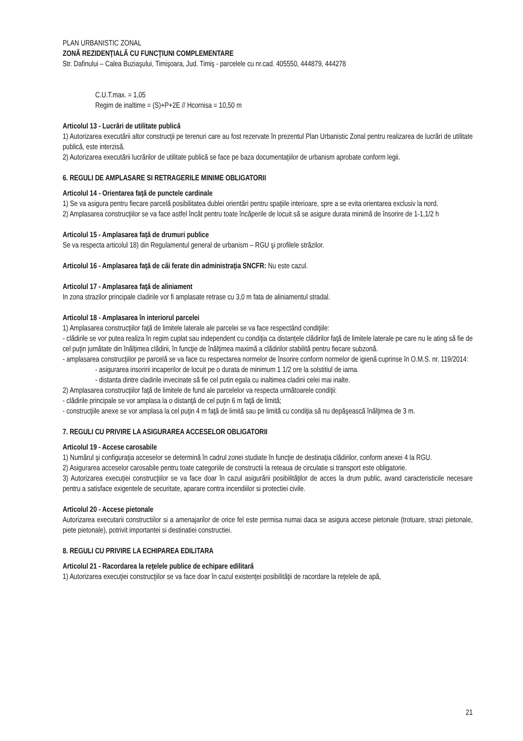PLAN URBANISTIC ZONAL
ZONĂ REZIDENŢIALĂ CU FUNCŢIUNI COMPLEMENTARE
Str. Dafinului – Calea Buziaşului, Timişoara, Jud. Timiş - parcelele cu nr.cad. 405550, 444879, 444278
C.U.T.max. = 1,05
Regim de inaltime = (S)+P+2E // Hcornisa = 10,50 m
Articolul 13 - Lucrări de utilitate publică
1) Autorizarea executării altor construcţii pe terenuri care au fost rezervate în prezentul Plan Urbanistic Zonal pentru realizarea de lucrări de utilitate publică, este interzisă.
2) Autorizarea executării lucrărilor de utilitate publică se face pe baza documentaţiilor de urbanism aprobate conform legii.
6. REGULI DE AMPLASARE SI RETRAGERILE MINIME OBLIGATORII
Articolul 14 - Orientarea faţă de punctele cardinale
1) Se va asigura pentru fiecare parcelă posibilitatea dublei orientări pentru spaţiile interioare, spre a se evita orientarea exclusiv la nord.
2) Amplasarea construcţiilor se va face astfel încât pentru toate încăperile de locuit să se asigure durata minimă de însorire de 1-1,1/2 h
Articolul 15 - Amplasarea faţă de drumuri publice
Se va respecta articolul 18) din Regulamentul general de urbanism – RGU şi profilele străzilor.
Articolul 16 - Amplasarea faţă de căi ferate din administraţia SNCFR: Nu este cazul.
Articolul 17 - Amplasarea faţă de aliniament
In zona strazilor principale cladirile vor fi amplasate retrase cu 3,0 m fata de aliniamentul stradal.
Articolul 18 - Amplasarea în interiorul parcelei
1) Amplasarea construcţiilor faţă de limitele laterale ale parcelei se va face respectând condiţiile:
- clădirile se vor putea realiza în regim cuplat sau independent cu condiţia ca distanţele clădirilor faţă de limitele laterale pe care nu le ating să fie de cel puţin jumătate din înălţimea clădirii, în funcţie de înălţimea maximă a clădirilor stabilită pentru fiecare subzonă.
- amplasarea construcţiilor pe parcelă se va face cu respectarea normelor de însorire conform normelor de igienă cuprinse în O.M.S. nr. 119/2014:
- asigurarea insoririi incaperilor de locuit pe o durata de minimum 1 1/2 ore la solstitiul de iarna.
- distanta dintre cladirile invecinate să fie cel putin egala cu inaltimea cladirii celei mai inalte.
2) Amplasarea construcţiilor faţă de limitele de fund ale parcelelor va respecta următoarele condiţii:
- clădirile principale se vor amplasa la o distanţă de cel puţin 6 m faţă de limită;
- construcţiile anexe se vor amplasa la cel puţin 4 m faţă de limită sau pe limită cu condiţia să nu depăşească înălţimea de 3 m.
7. REGULI CU PRIVIRE LA ASIGURAREA ACCESELOR OBLIGATORII
Articolul 19 - Accese carosabile
1) Numărul şi configuraţia acceselor se determină în cadrul zonei studiate în funcţie de destinaţia clădirilor, conform anexei 4 la RGU.
2) Asigurarea acceselor carosabile pentru toate categoriile de constructii la reteaua de circulatie si transport este obligatorie.
3) Autorizarea execuţiei construcţiilor se va face doar în cazul asigurării posibilităţilor de acces la drum public, avand caracteristicile necesare pentru a satisface exigentele de securitate, aparare contra incendiilor si protectiei civile.
Articolul 20 - Accese pietonale
Autorizarea executarii constructiilor si a amenajarilor de orice fel este permisa numai daca se asigura accese pietonale (trotuare, strazi pietonale, piete pietonale), potrivit importantei si destinatiei constructiei.
8. REGULI CU PRIVIRE LA ECHIPAREA EDILITARA
Articolul 21 - Racordarea la reţelele publice de echipare edilitară
1) Autorizarea execuţiei construcţiilor se va face doar în cazul existenţei posibilităţii de racordare la reţelele de apă,
21